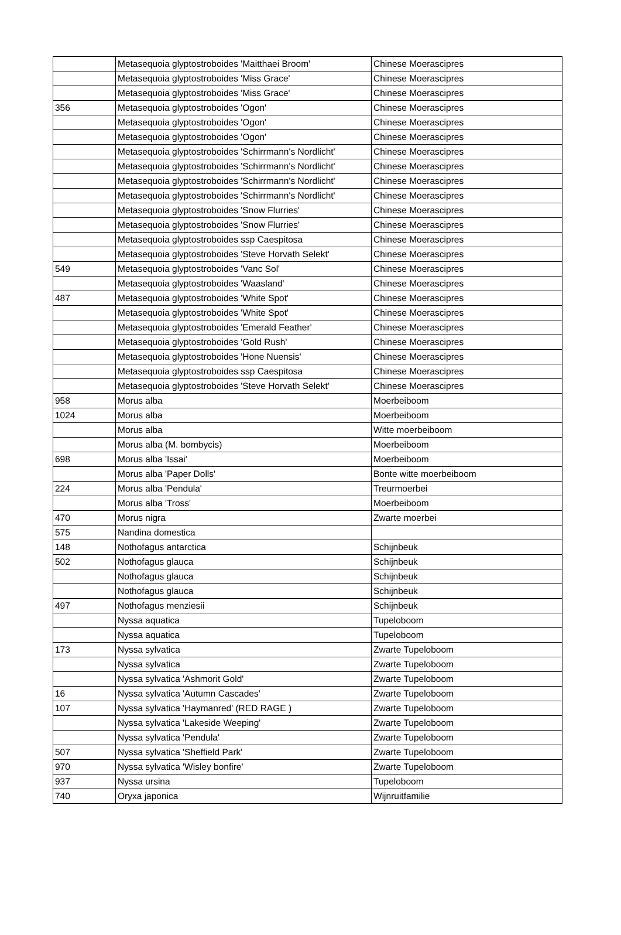| | Metasequoia glyptostroboides 'Maitthaei Broom' | Chinese Moerascipres |
| | Metasequoia glyptostroboides 'Miss Grace' | Chinese Moerascipres |
| | Metasequoia glyptostroboides 'Miss Grace' | Chinese Moerascipres |
| 356 | Metasequoia glyptostroboides 'Ogon' | Chinese Moerascipres |
| | Metasequoia glyptostroboides 'Ogon' | Chinese Moerascipres |
| | Metasequoia glyptostroboides 'Ogon' | Chinese Moerascipres |
| | Metasequoia glyptostroboides 'Schirrmann's Nordlicht' | Chinese Moerascipres |
| | Metasequoia glyptostroboides 'Schirrmann's Nordlicht' | Chinese Moerascipres |
| | Metasequoia glyptostroboides 'Schirrmann's Nordlicht' | Chinese Moerascipres |
| | Metasequoia glyptostroboides 'Schirrmann's Nordlicht' | Chinese Moerascipres |
| | Metasequoia glyptostroboides 'Snow Flurries' | Chinese Moerascipres |
| | Metasequoia glyptostroboides 'Snow Flurries' | Chinese Moerascipres |
| | Metasequoia glyptostroboides ssp Caespitosa | Chinese Moerascipres |
| | Metasequoia glyptostroboides 'Steve Horvath Selekt' | Chinese Moerascipres |
| 549 | Metasequoia glyptostroboides 'Vanc Sol' | Chinese Moerascipres |
| | Metasequoia glyptostroboides 'Waasland' | Chinese Moerascipres |
| 487 | Metasequoia glyptostroboides 'White Spot' | Chinese Moerascipres |
| | Metasequoia glyptostroboides 'White Spot' | Chinese Moerascipres |
| | Metasequoia glyptostroboides 'Emerald Feather' | Chinese Moerascipres |
| | Metasequoia glyptostroboides 'Gold Rush' | Chinese Moerascipres |
| | Metasequoia glyptostroboides 'Hone Nuensis' | Chinese Moerascipres |
| | Metasequoia glyptostroboides ssp Caespitosa | Chinese Moerascipres |
| | Metasequoia glyptostroboides 'Steve Horvath Selekt' | Chinese Moerascipres |
| 958 | Morus alba | Moerbeiboom |
| 1024 | Morus alba | Moerbeiboom |
| | Morus alba | Witte moerbeiboom |
| | Morus alba (M. bombycis) | Moerbeiboom |
| 698 | Morus alba 'Issai' | Moerbeiboom |
| | Morus alba 'Paper Dolls' | Bonte witte moerbeiboom |
| 224 | Morus alba 'Pendula' | Treurmoerbei |
| | Morus alba 'Tross' | Moerbeiboom |
| 470 | Morus nigra | Zwarte moerbei |
| 575 | Nandina domestica | |
| 148 | Nothofagus antarctica | Schijnbeuk |
| 502 | Nothofagus glauca | Schijnbeuk |
| | Nothofagus glauca | Schijnbeuk |
| | Nothofagus glauca | Schijnbeuk |
| 497 | Nothofagus menziesii | Schijnbeuk |
| | Nyssa aquatica | Tupeloboom |
| | Nyssa aquatica | Tupeloboom |
| 173 | Nyssa sylvatica | Zwarte Tupeloboom |
| | Nyssa sylvatica | Zwarte Tupeloboom |
| | Nyssa sylvatica 'Ashmorit Gold' | Zwarte Tupeloboom |
| 16 | Nyssa sylvatica 'Autumn Cascades' | Zwarte Tupeloboom |
| 107 | Nyssa sylvatica 'Haymanred' (RED RAGE ) | Zwarte Tupeloboom |
| | Nyssa sylvatica 'Lakeside Weeping' | Zwarte Tupeloboom |
| | Nyssa sylvatica 'Pendula' | Zwarte Tupeloboom |
| 507 | Nyssa sylvatica 'Sheffield Park' | Zwarte Tupeloboom |
| 970 | Nyssa sylvatica 'Wisley bonfire' | Zwarte Tupeloboom |
| 937 | Nyssa ursina | Tupeloboom |
| 740 | Oryxa japonica | Wijnruitfamilie |